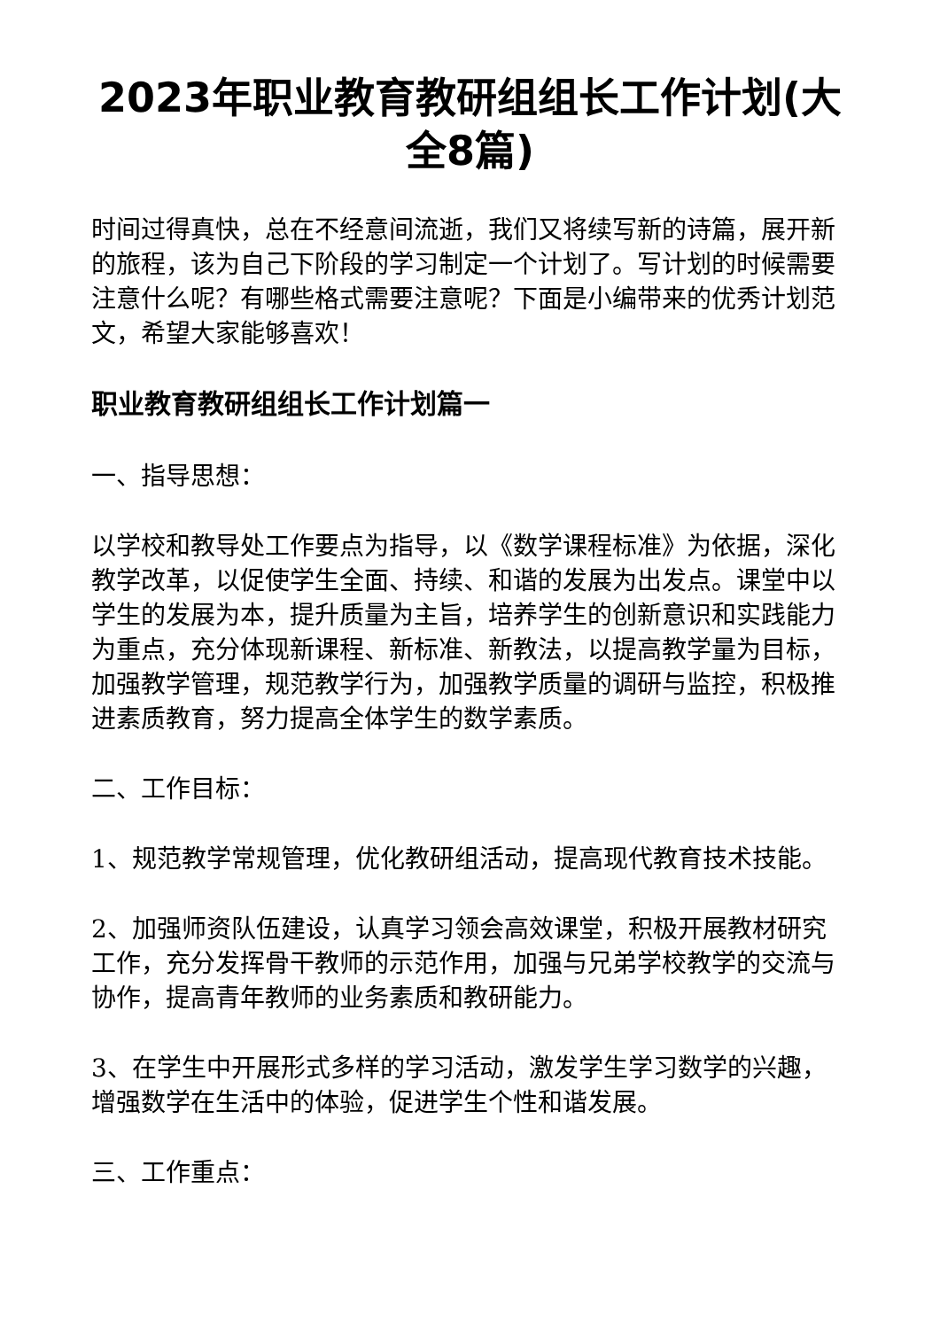2023年职业教育教研组组长工作计划(大全8篇)
时间过得真快，总在不经意间流逝，我们又将续写新的诗篇，展开新的旅程，该为自己下阶段的学习制定一个计划了。写计划的时候需要注意什么呢？有哪些格式需要注意呢？下面是小编带来的优秀计划范文，希望大家能够喜欢！
职业教育教研组组长工作计划篇一
一、指导思想：
以学校和教导处工作要点为指导，以《数学课程标准》为依据，深化教学改革，以促使学生全面、持续、和谐的发展为出发点。课堂中以学生的发展为本，提升质量为主旨，培养学生的创新意识和实践能力为重点，充分体现新课程、新标准、新教法，以提高教学量为目标，加强教学管理，规范教学行为，加强教学质量的调研与监控，积极推进素质教育，努力提高全体学生的数学素质。
二、工作目标：
1、规范教学常规管理，优化教研组活动，提高现代教育技术技能。
2、加强师资队伍建设，认真学习领会高效课堂，积极开展教材研究工作，充分发挥骨干教师的示范作用，加强与兄弟学校教学的交流与协作，提高青年教师的业务素质和教研能力。
3、在学生中开展形式多样的学习活动，激发学生学习数学的兴趣，增强数学在生活中的体验，促进学生个性和谐发展。
三、工作重点：